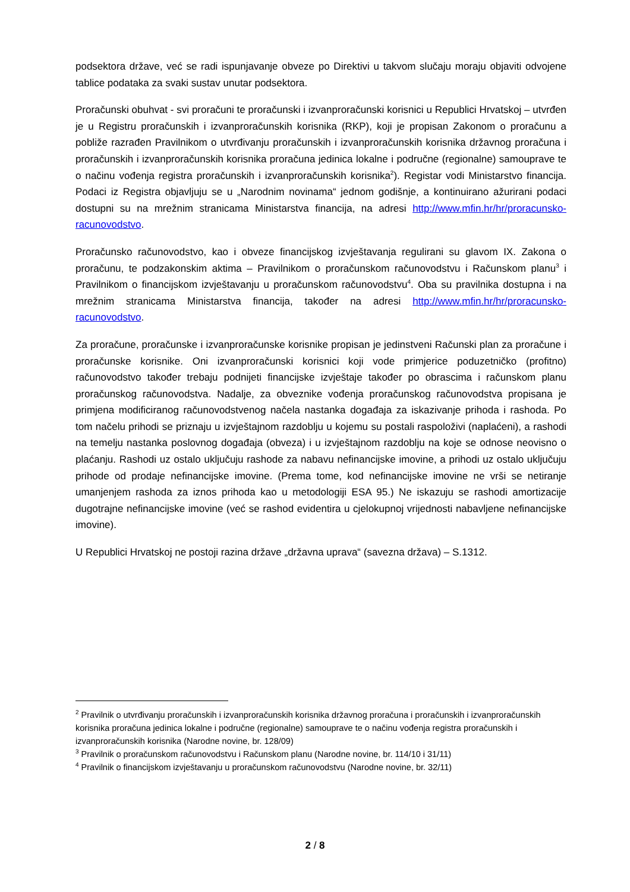podsektora države, već se radi ispunjavanje obveze po Direktivi u takvom slučaju moraju objaviti odvojene tablice podataka za svaki sustav unutar podsektora.
Proračunski obuhvat - svi proračuni te proračunski i izvanproračunski korisnici u Republici Hrvatskoj – utvrđen je u Registru proračunskih i izvanproračunskih korisnika (RKP), koji je propisan Zakonom o proračunu a pobliže razrađen Pravilnikom o utvrđivanju proračunskih i izvanproračunskih korisnika državnog proračuna i proračunskih i izvanproračunskih korisnika proračuna jedinica lokalne i područne (regionalne) samouprave te o načinu vođenja registra proračunskih i izvanproračunskih korisnika<sup>2</sup>). Registar vodi Ministarstvo financija. Podaci iz Registra objavljuju se u „Narodnim novinama“ jednom godišnje, a kontinuirano ažurirani podaci dostupni su na mrežnim stranicama Ministarstva financija, na adresi http://www.mfin.hr/hr/proracunsko-racunovodstvo.
Proračunsko računovodstvo, kao i obveze financijskog izvještavanja regulirani su glavom IX. Zakona o proračunu, te podzakonskim aktima – Pravilnikom o proračunskom računovodstvu i Računskom planu<sup>3</sup> i Pravilnikom o financijskom izvještavanju u proračunskom računovodstvu<sup>4</sup>. Oba su pravilnika dostupna i na mrežnim stranicama Ministarstva financija, također na adresi http://www.mfin.hr/hr/proracunsko-racunovodstvo.
Za proračune, proračunske i izvanproračunske korisnike propisan je jedinstveni Računski plan za proračune i proračunske korisnike. Oni izvanproračunski korisnici koji vode primjerice poduzetničko (profitno) računovodstvo također trebaju podnijeti financijske izvještaje također po obrascima i računskom planu proračunskog računovodstva. Nadalje, za obveznike vođenja proračunskog računovodstva propisana je primjena modificiranog računovodstvenog načela nastanka događaja za iskazivanje prihoda i rashoda. Po tom načelu prihodi se priznaju u izvještajnom razdoblju u kojemu su postali raspoloživi (naplaćeni), a rashodi na temelju nastanka poslovnog događaja (obveza) i u izvještajnom razdoblju na koje se odnose neovisno o plaćanju. Rashodi uz ostalo uključuju rashode za nabavu nefinancijske imovine, a prihodi uz ostalo uključuju prihode od prodaje nefinancijske imovine. (Prema tome, kod nefinancijske imovine ne vrši se netiranje umanjenjem rashoda za iznos prihoda kao u metodologiji ESA 95.) Ne iskazuju se rashodi amortizacije dugotrajne nefinancijske imovine (već se rashod evidentira u cjelokupnoj vrijednosti nabavljene nefinancijske imovine).
U Republici Hrvatskoj ne postoji razina države „državna uprava“ (savezna država) – S.1312.
<sup>2</sup> Pravilnik o utvrđivanju proračunskih i izvanproračunskih korisnika državnog proračuna i proračunskih i izvanproračunskih korisnika proračuna jedinica lokalne i područne (regionalne) samouprave te o načinu vođenja registra proračunskih i izvanproračunskih korisnika (Narodne novine, br. 128/09)
<sup>3</sup> Pravilnik o proračunskom računovodstvu i Računskom planu (Narodne novine, br. 114/10 i 31/11)
<sup>4</sup> Pravilnik o financijskom izvještavanju u proračunskom računovodstvu (Narodne novine, br. 32/11)
2 / 8